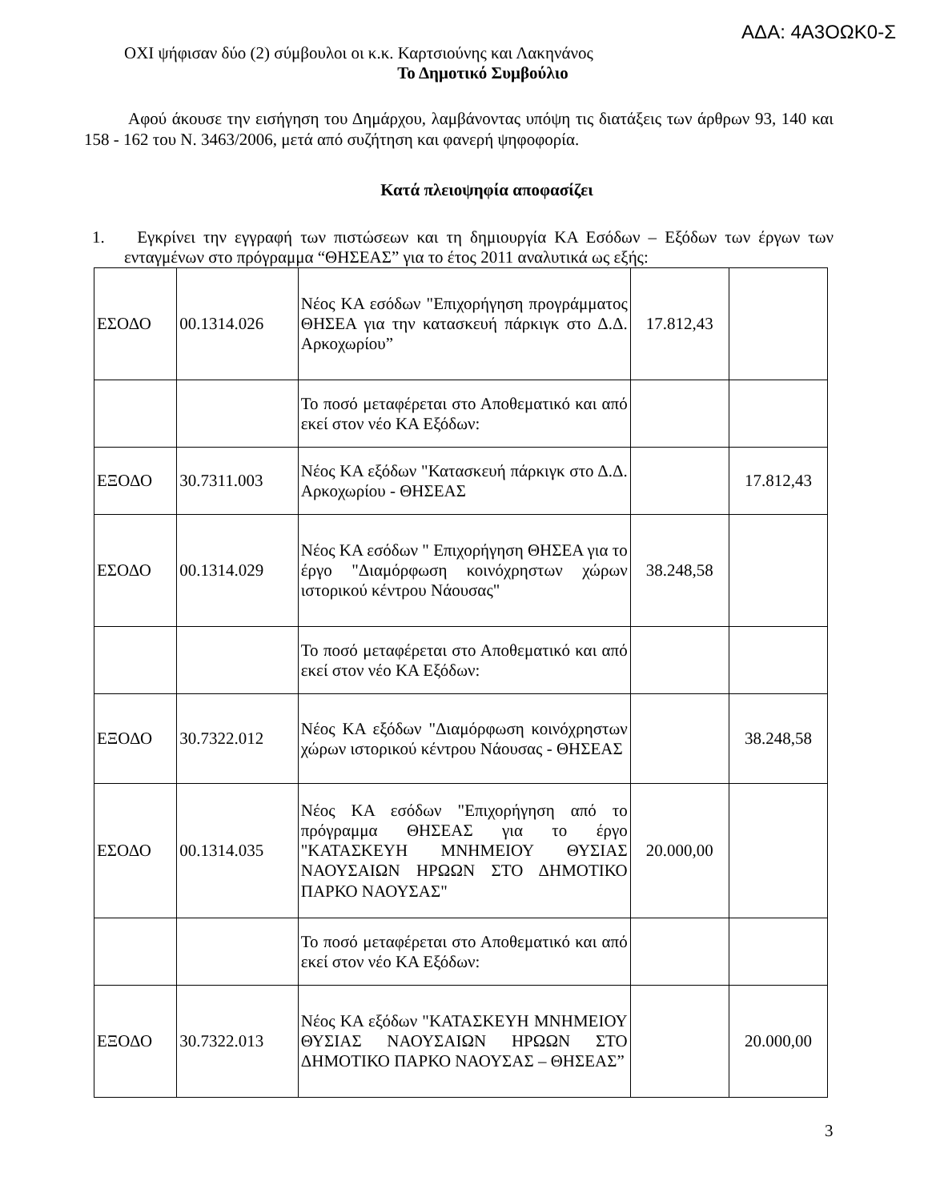ΑΔΑ: 4Α3ΟΩΚ0-Σ
ΟΧΙ ψήφισαν δύο (2) σύμβουλοι οι κ.κ. Καρτσιούνης και Λακηνάνος
Το Δημοτικό Συμβούλιο
Αφού άκουσε την εισήγηση του Δημάρχου, λαμβάνοντας υπόψη τις διατάξεις των άρθρων 93, 140 και 158 - 162 του Ν. 3463/2006, μετά από συζήτηση και φανερή ψηφοφορία.
Κατά πλειοψηφία αποφασίζει
1. Εγκρίνει την εγγραφή των πιστώσεων και τη δημιουργία ΚΑ Εσόδων – Εξόδων των έργων των ενταγμένων στο πρόγραμμα “ΘΗΣΕΑΣ” για το έτος 2011 αναλυτικά ως εξής:
| ΕΣΟΔΟ | 00.1314.026 | Νέος ΚΑ εσόδων "Επιχορήγηση προγράμματος ΘΗΣΕΑ για την κατασκευή πάρκιγκ στο Δ.Δ. Αρκοχωρίου” | 17.812,43 | |
| | | Το ποσό μεταφέρεται στο Αποθεματικό και από εκεί στον νέο ΚΑ Εξόδων: | | |
| ΕΞΟΔΟ | 30.7311.003 | Νέος ΚΑ εξόδων "Κατασκευή πάρκιγκ στο Δ.Δ. Αρκοχωρίου - ΘΗΣΕΑΣ | | 17.812,43 |
| ΕΣΟΔΟ | 00.1314.029 | Νέος ΚΑ εσόδων " Επιχορήγηση ΘΗΣΕΑ για το έργο "Διαμόρφωση κοινόχρηστων χώρων ιστορικού κέντρου Νάουσας" | 38.248,58 | |
| | | Το ποσό μεταφέρεται στο Αποθεματικό και από εκεί στον νέο ΚΑ Εξόδων: | | |
| ΕΞΟΔΟ | 30.7322.012 | Νέος ΚΑ εξόδων "Διαμόρφωση κοινόχρηστων χώρων ιστορικού κέντρου Νάουσας - ΘΗΣΕΑΣ | | 38.248,58 |
| ΕΣΟΔΟ | 00.1314.035 | Νέος ΚΑ εσόδων "Επιχορήγηση από το πρόγραμμα ΘΗΣΕΑΣ για το έργο "ΚΑΤΑΣΚΕΥΗ ΜΝΗΜΕΙΟΥ ΘΥΣΙΑΣ ΝΑΟΥΣΑΙΩΝ ΗΡΩΩΝ ΣΤΟ ΔΗΜΟΤΙΚΟ ΠΑΡΚΟ ΝΑΟΥΣΑΣ" | 20.000,00 | |
| | | Το ποσό μεταφέρεται στο Αποθεματικό και από εκεί στον νέο ΚΑ Εξόδων: | | |
| ΕΞΟΔΟ | 30.7322.013 | Νέος ΚΑ εξόδων "ΚΑΤΑΣΚΕΥΗ ΜΝΗΜΕΙΟΥ ΘΥΣΙΑΣ ΝΑΟΥΣΑΙΩΝ ΗΡΩΩΝ ΣΤΟ ΔΗΜΟΤΙΚΟ ΠΑΡΚΟ ΝΑΟΥΣΑΣ – ΘΗΣΕΑΣ” | | 20.000,00 |
3